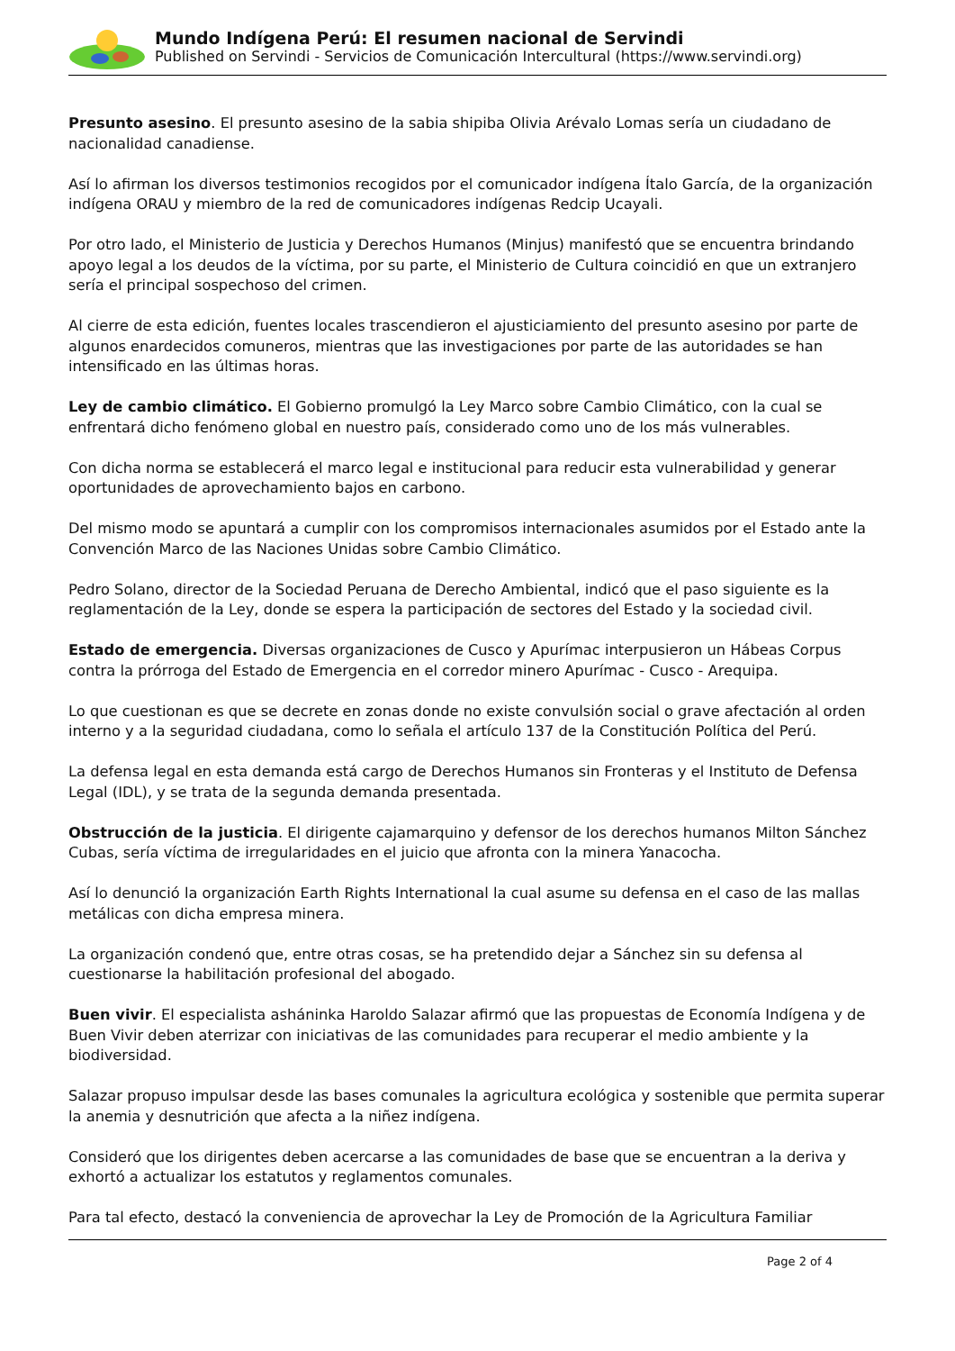Mundo Indígena Perú: El resumen nacional de Servindi
Published on Servindi - Servicios de Comunicación Intercultural (https://www.servindi.org)
Presunto asesino. El presunto asesino de la sabia shipiba Olivia Arévalo Lomas sería un ciudadano de nacionalidad canadiense.
Así lo afirman los diversos testimonios recogidos por el comunicador indígena Ítalo García, de la organización indígena ORAU y miembro de la red de comunicadores indígenas Redcip Ucayali.
Por otro lado, el Ministerio de Justicia y Derechos Humanos (Minjus) manifestó que se encuentra brindando apoyo legal a los deudos de la víctima, por su parte, el Ministerio de Cultura coincidió en que un extranjero sería el principal sospechoso del crimen.
Al cierre de esta edición, fuentes locales trascendieron el ajusticiamiento del presunto asesino por parte de algunos enardecidos comuneros, mientras que las investigaciones por parte de las autoridades se han intensificado en las últimas horas.
Ley de cambio climático. El Gobierno promulgó la Ley Marco sobre Cambio Climático, con la cual se enfrentará dicho fenómeno global en nuestro país, considerado como uno de los más vulnerables.
Con dicha norma se establecerá el marco legal e institucional para reducir esta vulnerabilidad y generar oportunidades de aprovechamiento bajos en carbono.
Del mismo modo se apuntará a cumplir con los compromisos internacionales asumidos por el Estado ante la Convención Marco de las Naciones Unidas sobre Cambio Climático.
Pedro Solano, director de la Sociedad Peruana de Derecho Ambiental, indicó que el paso siguiente es la reglamentación de la Ley, donde se espera la participación de sectores del Estado y la sociedad civil.
Estado de emergencia. Diversas organizaciones de Cusco y Apurímac interpusieron un Hábeas Corpus contra la prórroga del Estado de Emergencia en el corredor minero Apurímac - Cusco - Arequipa.
Lo que cuestionan es que se decrete en zonas donde no existe convulsión social o grave afectación al orden interno y a la seguridad ciudadana, como lo señala el artículo 137 de la Constitución Política del Perú.
La defensa legal en esta demanda está cargo de Derechos Humanos sin Fronteras y el Instituto de Defensa Legal (IDL), y se trata de la segunda demanda presentada.
Obstrucción de la justicia. El dirigente cajamarquino y defensor de los derechos humanos Milton Sánchez Cubas, sería víctima de irregularidades en el juicio que afronta con la minera Yanacocha.
Así lo denunció la organización Earth Rights International la cual asume su defensa en el caso de las mallas metálicas con dicha empresa minera.
La organización condenó que, entre otras cosas, se ha pretendido dejar a Sánchez sin su defensa al cuestionarse la habilitación profesional del abogado.
Buen vivir. El especialista asháninka Haroldo Salazar afirmó que las propuestas de Economía Indígena y de Buen Vivir deben aterrizar con iniciativas de las comunidades para recuperar el medio ambiente y la biodiversidad.
Salazar propuso impulsar desde las bases comunales la agricultura ecológica y sostenible que permita superar la anemia y desnutrición que afecta a la niñez indígena.
Consideró que los dirigentes deben acercarse a las comunidades de base que se encuentran a la deriva y exhortó a actualizar los estatutos y reglamentos comunales.
Para tal efecto, destacó la conveniencia de aprovechar la Ley de Promoción de la Agricultura Familiar
Page 2 of 4